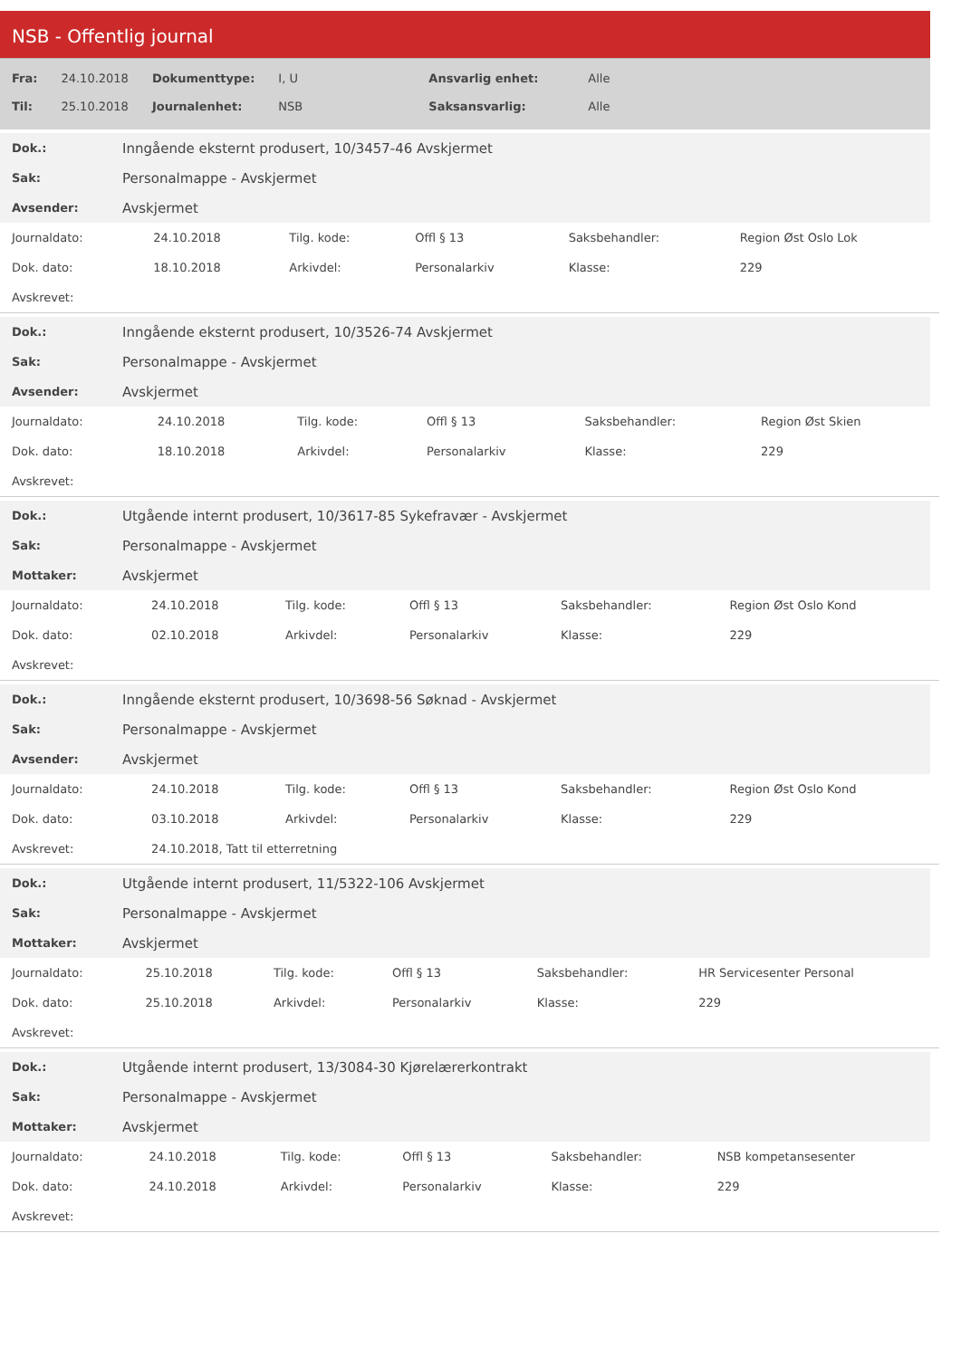NSB - Offentlig journal
| Fra: | 24.10.2018 | Dokumenttype: | I, U | Ansvarlig enhet: | Alle |
| Til: | 25.10.2018 | Journalenhet: | NSB | Saksansvarlig: | Alle |
| Dok.: | Inngående eksternt produsert, 10/3457-46 Avskjermet |
| Sak: | Personalmappe - Avskjermet |
| Avsender: | Avskjermet |
| Journaldato: | 24.10.2018 | Tilg. kode: | Offl § 13 | Saksbehandler: | Region Øst Oslo Lok |
| Dok. dato: | 18.10.2018 | Arkivdel: | Personalarkiv | Klasse: | 229 |
| Avskrevet: | | | | | |
| Dok.: | Inngående eksternt produsert, 10/3526-74 Avskjermet |
| Sak: | Personalmappe - Avskjermet |
| Avsender: | Avskjermet |
| Journaldato: | 24.10.2018 | Tilg. kode: | Offl § 13 | Saksbehandler: | Region Øst Skien |
| Dok. dato: | 18.10.2018 | Arkivdel: | Personalarkiv | Klasse: | 229 |
| Avskrevet: | | | | | |
| Dok.: | Utgående internt produsert, 10/3617-85 Sykefravær - Avskjermet |
| Sak: | Personalmappe - Avskjermet |
| Mottaker: | Avskjermet |
| Journaldato: | 24.10.2018 | Tilg. kode: | Offl § 13 | Saksbehandler: | Region Øst Oslo Kond |
| Dok. dato: | 02.10.2018 | Arkivdel: | Personalarkiv | Klasse: | 229 |
| Avskrevet: | | | | | |
| Dok.: | Inngående eksternt produsert, 10/3698-56 Søknad - Avskjermet |
| Sak: | Personalmappe - Avskjermet |
| Avsender: | Avskjermet |
| Journaldato: | 24.10.2018 | Tilg. kode: | Offl § 13 | Saksbehandler: | Region Øst Oslo Kond |
| Dok. dato: | 03.10.2018 | Arkivdel: | Personalarkiv | Klasse: | 229 |
| Avskrevet: | 24.10.2018, Tatt til etterretning | | | | |
| Dok.: | Utgående internt produsert, 11/5322-106 Avskjermet |
| Sak: | Personalmappe - Avskjermet |
| Mottaker: | Avskjermet |
| Journaldato: | 25.10.2018 | Tilg. kode: | Offl § 13 | Saksbehandler: | HR Servicesenter Personal |
| Dok. dato: | 25.10.2018 | Arkivdel: | Personalarkiv | Klasse: | 229 |
| Avskrevet: | | | | | |
| Dok.: | Utgående internt produsert, 13/3084-30 Kjørelærerkontrakt |
| Sak: | Personalmappe - Avskjermet |
| Mottaker: | Avskjermet |
| Journaldato: | 24.10.2018 | Tilg. kode: | Offl § 13 | Saksbehandler: | NSB kompetansesenter |
| Dok. dato: | 24.10.2018 | Arkivdel: | Personalarkiv | Klasse: | 229 |
| Avskrevet: | | | | | |